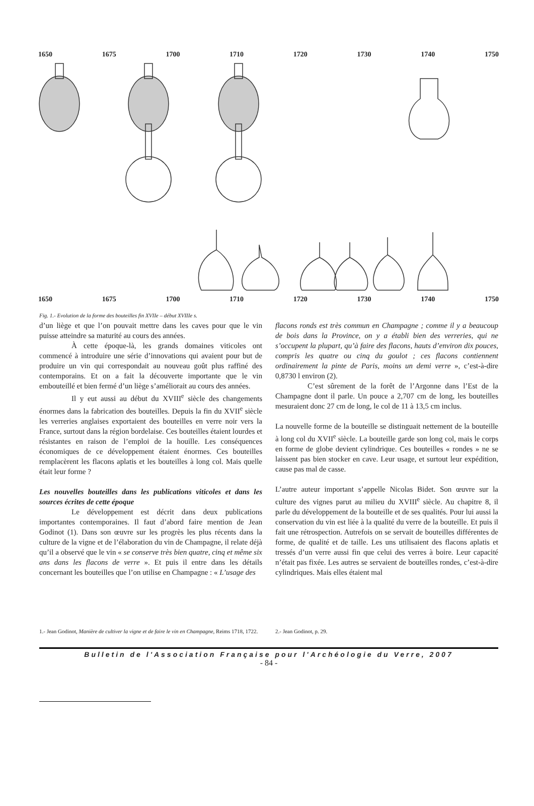1650 1675 1700 1710 1720 1730 1740 1750
1650 1675 1700 1710 1720 1730 1740 1750
Fig. 1.- Evolution de la forme des bouteilles fin XVIIe – début XVIIIe s.
d’un liège et que l’on pouvait mettre dans les caves pour que le vin puisse atteindre sa maturité au cours des années.
À cette époque-là, les grands domaines viticoles ont commencé à introduire une série d’innovations qui avaient pour but de produire un vin qui correspondait au nouveau goût plus raffiné des contemporains. Et on a fait la découverte importante que le vin embouteillé et bien fermé d’un liège s’améliorait au cours des années.
Il y eut aussi au début du XVIII<sup>e</sup> siècle des changements énormes dans la fabrication des bouteilles. Depuis la fin du XVII<sup>e</sup> siècle les verreries anglaises exportaient des bouteilles en verre noir vers la France, surtout dans la région bordelaise. Ces bouteilles étaient lourdes et résistantes en raison de l’emploi de la houille. Les conséquences économiques de ce développement étaient énormes. Ces bouteilles remplacèrent les flacons aplatis et les bouteilles à long col. Mais quelle était leur forme ?
Les nouvelles bouteilles dans les publications viticoles et dans les sources écrites de cette époque
Le développement est décrit dans deux publications importantes contemporaines. Il faut d’abord faire mention de Jean Godinot (1). Dans son œuvre sur les progrès les plus récents dans la culture de la vigne et de l’élaboration du vin de Champagne, il relate déjà qu’il a observé que le vin « se conserve très bien quatre, cinq et même six ans dans les flacons de verre ». Et puis il entre dans les détails concernant les bouteilles que l’on utilise en Champagne : « L’usage des
flacons ronds est très commun en Champagne ; comme il y a beaucoup de bois dans la Province, on y a établi bien des verreries, qui ne s’occupent la plupart, qu’à faire des flacons, hauts d’environ dix pouces, compris les quatre ou cinq du goulot ; ces flacons contiennent ordinairement la pinte de Paris, moins un demi verre », c’est-à-dire 0,8730 l environ (2).
C’est sûrement de la forêt de l’Argonne dans l’Est de la Champagne dont il parle. Un pouce a 2,707 cm de long, les bouteilles mesuraient donc 27 cm de long, le col de 11 à 13,5 cm inclus.
La nouvelle forme de la bouteille se distinguait nettement de la bouteille à long col du XVII<sup>e</sup> siècle. La bouteille garde son long col, mais le corps en forme de globe devient cylindrique. Ces bouteilles « rondes » ne se laissent pas bien stocker en cave. Leur usage, et surtout leur expédition, cause pas mal de casse.
L’autre auteur important s’appelle Nicolas Bidet. Son œuvre sur la culture des vignes parut au milieu du XVIII<sup>e</sup> siècle. Au chapitre 8, il parle du développement de la bouteille et de ses qualités. Pour lui aussi la conservation du vin est liée à la qualité du verre de la bouteille. Et puis il fait une rétrospection. Autrefois on se servait de bouteilles différentes de forme, de qualité et de taille. Les uns utilisaient des flacons aplatis et tressés d’un verre aussi fin que celui des verres à boire. Leur capacité n’était pas fixée. Les autres se servaient de bouteilles rondes, c’est-à-dire cylindriques. Mais elles étaient mal
1.- Jean Godinot, Manière de cultiver la vigne et de faire le vin en Champagne, Reims 1718, 1722.
2.- Jean Godinot, p. 29.
Bulletin de l'Association Française pour l'Archéologie du Verre, 2007
- 84 -